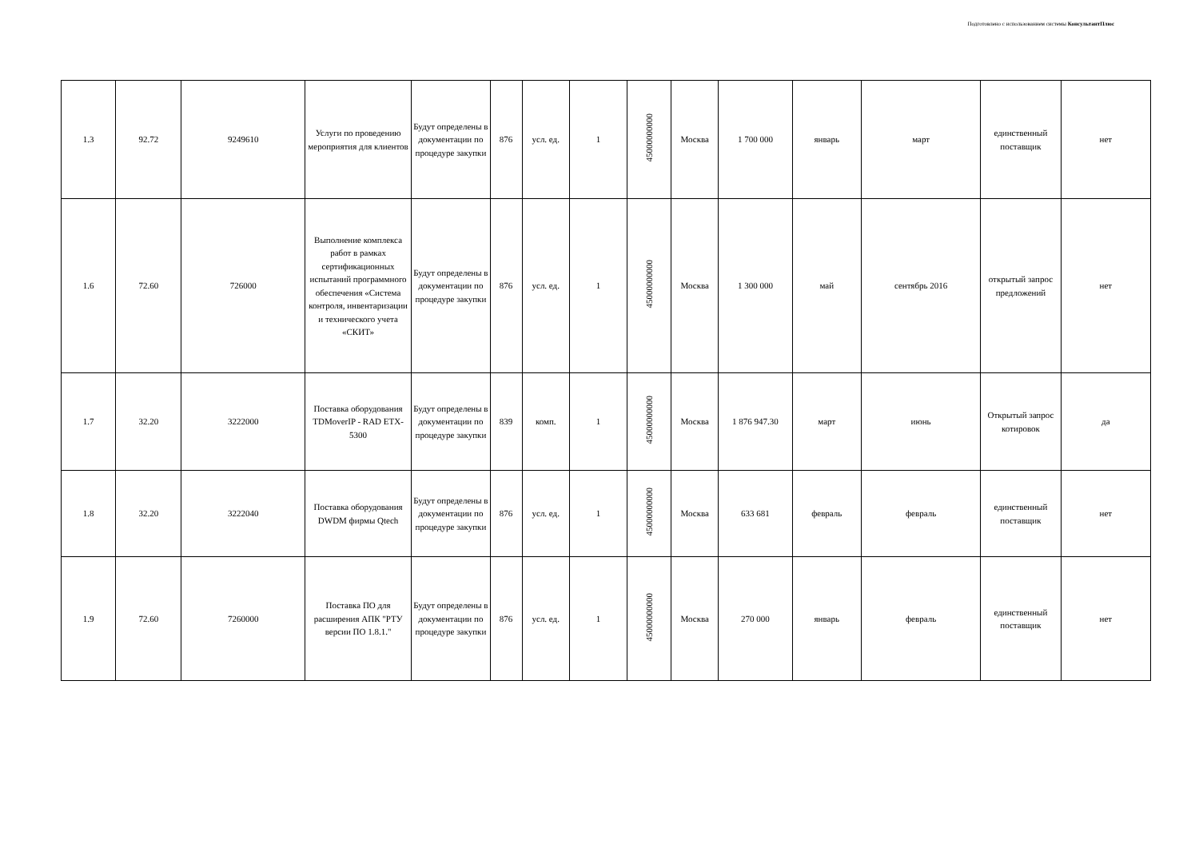Подготовлено с использованием системы КонсультантПлюс
| 1.3 | 92.72 | 9249610 | Услуги по проведению мероприятия для клиентов | Будут определены в документации по процедуре закупки | 876 | усл. ед. | 1 | 45000000000 | Москва | 1 700 000 | январь | март | единственный поставщик | нет |
| 1.6 | 72.60 | 726000 | Выполнение комплекса работ в рамках сертификационных испытаний программного обеспечения «Система контроля, инвентаризации и технического учета «СКИТ» | Будут определены в документации по процедуре закупки | 876 | усл. ед. | 1 | 45000000000 | Москва | 1 300 000 | май | сентябрь 2016 | открытый запрос предложений | нет |
| 1.7 | 32.20 | 3222000 | Поставка оборудования TDMoverIP - RAD ETX-5300 | Будут определены в документации по процедуре закупки | 839 | комп. | 1 | 45000000000 | Москва | 1 876 947.30 | март | июнь | Открытый запрос котировок | да |
| 1.8 | 32.20 | 3222040 | Поставка оборудования DWDM фирмы Qtech | Будут определены в документации по процедуре закупки | 876 | усл. ед. | 1 | 45000000000 | Москва | 633 681 | февраль | февраль | единственный поставщик | нет |
| 1.9 | 72.60 | 7260000 | Поставка ПО для расширения АПК "РТУ версии ПО 1.8.1." | Будут определены в документации по процедуре закупки | 876 | усл. ед. | 1 | 45000000000 | Москва | 270 000 | январь | февраль | единственный поставщик | нет |